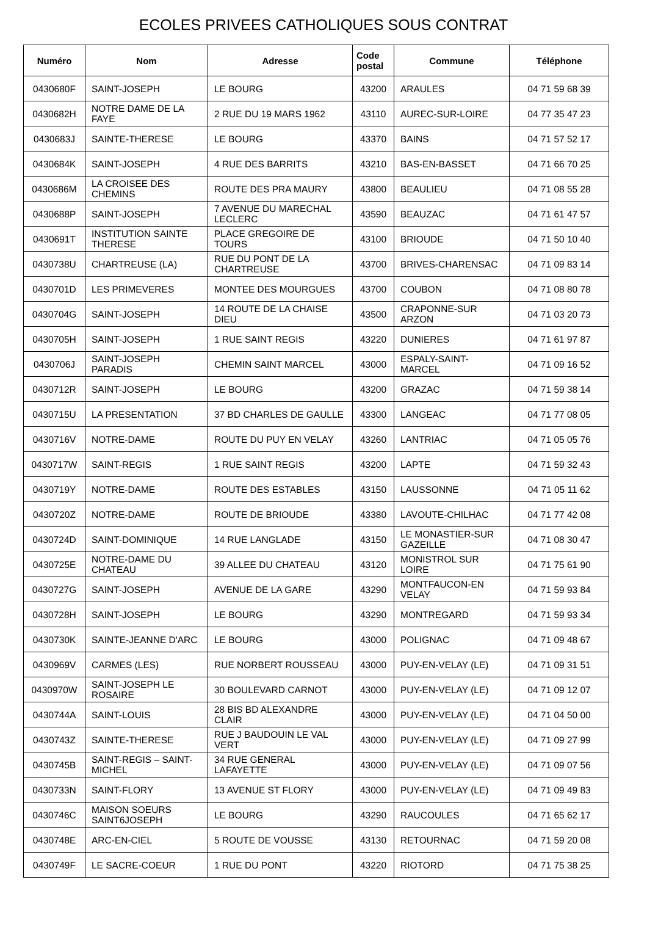ECOLES PRIVEES CATHOLIQUES SOUS CONTRAT
| Numéro | Nom | Adresse | Code postal | Commune | Téléphone |
| --- | --- | --- | --- | --- | --- |
| 0430680F | SAINT-JOSEPH | LE BOURG | 43200 | ARAULES | 04 71 59 68 39 |
| 0430682H | NOTRE DAME DE LA FAYE | 2 RUE DU 19 MARS 1962 | 43110 | AUREC-SUR-LOIRE | 04 77 35 47 23 |
| 0430683J | SAINTE-THERESE | LE BOURG | 43370 | BAINS | 04 71 57 52 17 |
| 0430684K | SAINT-JOSEPH | 4 RUE DES BARRITS | 43210 | BAS-EN-BASSET | 04 71 66 70 25 |
| 0430686M | LA CROISEE DES CHEMINS | ROUTE DES PRA MAURY | 43800 | BEAULIEU | 04 71 08 55 28 |
| 0430688P | SAINT-JOSEPH | 7 AVENUE DU MARECHAL LECLERC | 43590 | BEAUZAC | 04 71 61 47 57 |
| 0430691T | INSTITUTION SAINTE THERESE | PLACE GREGOIRE DE TOURS | 43100 | BRIOUDE | 04 71 50 10 40 |
| 0430738U | CHARTREUSE (LA) | RUE DU PONT DE LA CHARTREUSE | 43700 | BRIVES-CHARENSAC | 04 71 09 83 14 |
| 0430701D | LES PRIMEVERES | MONTEE DES MOURGUES | 43700 | COUBON | 04 71 08 80 78 |
| 0430704G | SAINT-JOSEPH | 14 ROUTE DE LA CHAISE DIEU | 43500 | CRAPONNE-SUR ARZON | 04 71 03 20 73 |
| 0430705H | SAINT-JOSEPH | 1 RUE SAINT REGIS | 43220 | DUNIERES | 04 71 61 97 87 |
| 0430706J | SAINT-JOSEPH PARADIS | CHEMIN SAINT MARCEL | 43000 | ESPALY-SAINT-MARCEL | 04 71 09 16 52 |
| 0430712R | SAINT-JOSEPH | LE BOURG | 43200 | GRAZAC | 04 71 59 38 14 |
| 0430715U | LA PRESENTATION | 37 BD CHARLES DE GAULLE | 43300 | LANGEAC | 04 71 77 08 05 |
| 0430716V | NOTRE-DAME | ROUTE DU PUY EN VELAY | 43260 | LANTRIAC | 04 71 05 05 76 |
| 0430717W | SAINT-REGIS | 1 RUE SAINT REGIS | 43200 | LAPTE | 04 71 59 32 43 |
| 0430719Y | NOTRE-DAME | ROUTE DES ESTABLES | 43150 | LAUSSONNE | 04 71 05 11 62 |
| 0430720Z | NOTRE-DAME | ROUTE DE BRIOUDE | 43380 | LAVOUTE-CHILHAC | 04 71 77 42 08 |
| 0430724D | SAINT-DOMINIQUE | 14 RUE LANGLADE | 43150 | LE MONASTIER-SUR GAZEILLE | 04 71 08 30 47 |
| 0430725E | NOTRE-DAME DU CHATEAU | 39 ALLEE DU CHATEAU | 43120 | MONISTROL SUR LOIRE | 04 71 75 61 90 |
| 0430727G | SAINT-JOSEPH | AVENUE DE LA GARE | 43290 | MONTFAUCON-EN VELAY | 04 71 59 93 84 |
| 0430728H | SAINT-JOSEPH | LE BOURG | 43290 | MONTREGARD | 04 71 59 93 34 |
| 0430730K | SAINTE-JEANNE D'ARC | LE BOURG | 43000 | POLIGNAC | 04 71 09 48 67 |
| 0430969V | CARMES (LES) | RUE NORBERT ROUSSEAU | 43000 | PUY-EN-VELAY (LE) | 04 71 09 31 51 |
| 0430970W | SAINT-JOSEPH LE ROSAIRE | 30 BOULEVARD CARNOT | 43000 | PUY-EN-VELAY (LE) | 04 71 09 12 07 |
| 0430744A | SAINT-LOUIS | 28 BIS BD ALEXANDRE CLAIR | 43000 | PUY-EN-VELAY (LE) | 04 71 04 50 00 |
| 0430743Z | SAINTE-THERESE | RUE J BAUDOUIN LE VAL VERT | 43000 | PUY-EN-VELAY (LE) | 04 71 09 27 99 |
| 0430745B | SAINT-REGIS – SAINT-MICHEL | 34 RUE GENERAL LAFAYETTE | 43000 | PUY-EN-VELAY (LE) | 04 71 09 07 56 |
| 0430733N | SAINT-FLORY | 13 AVENUE ST FLORY | 43000 | PUY-EN-VELAY (LE) | 04 71 09 49 83 |
| 0430746C | MAISON SOEURS SAINT6JOSEPH | LE BOURG | 43290 | RAUCOULES | 04 71 65 62 17 |
| 0430748E | ARC-EN-CIEL | 5 ROUTE DE VOUSSE | 43130 | RETOURNAC | 04 71 59 20 08 |
| 0430749F | LE SACRE-COEUR | 1 RUE DU PONT | 43220 | RIOTORD | 04 71 75 38 25 |